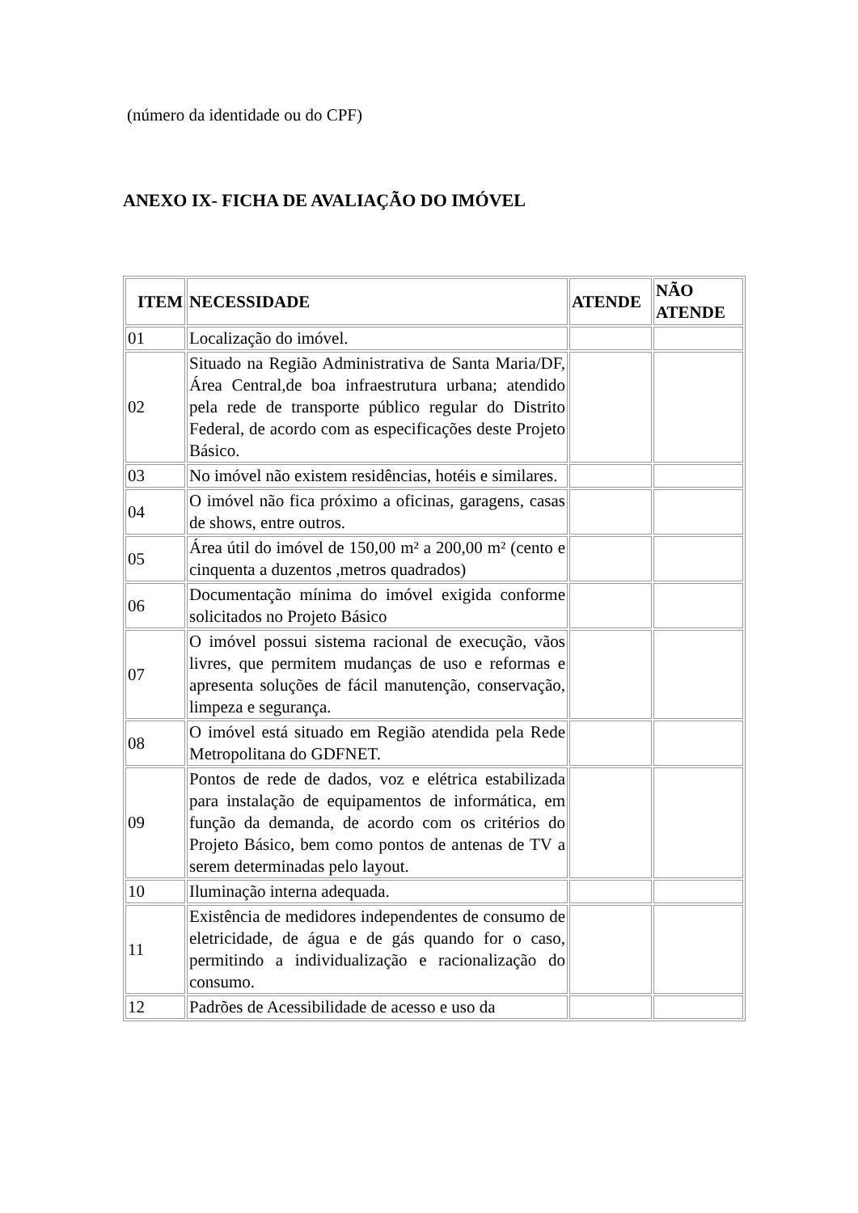(número da identidade ou do CPF)
ANEXO IX- FICHA DE AVALIAÇÃO DO IMÓVEL
| ITEM | NECESSIDADE | ATENDE | NÃO ATENDE |
| --- | --- | --- | --- |
| 01 | Localização do imóvel. | | |
| 02 | Situado na Região Administrativa de Santa Maria/DF, Área Central,de boa infraestrutura urbana; atendido pela rede de transporte público regular do Distrito Federal, de acordo com as especificações deste Projeto Básico. | | |
| 03 | No imóvel não existem residências, hotéis e similares. | | |
| 04 | O imóvel não fica próximo a oficinas, garagens, casas de shows, entre outros. | | |
| 05 | Área útil do imóvel de 150,00 m² a 200,00 m² (cento e cinquenta a duzentos ,metros quadrados) | | |
| 06 | Documentação mínima do imóvel exigida conforme solicitados no Projeto Básico | | |
| 07 | O imóvel possui sistema racional de execução, vãos livres, que permitem mudanças de uso e reformas e apresenta soluções de fácil manutenção, conservação, limpeza e segurança. | | |
| 08 | O imóvel está situado em Região atendida pela Rede Metropolitana do GDFNET. | | |
| 09 | Pontos de rede de dados, voz e elétrica estabilizada para instalação de equipamentos de informática, em função da demanda, de acordo com os critérios do Projeto Básico, bem como pontos de antenas de TV a serem determinadas pelo layout. | | |
| 10 | Iluminação interna adequada. | | |
| 11 | Existência de medidores independentes de consumo de eletricidade, de água e de gás quando for o caso, permitindo a individualização e racionalização do consumo. | | |
| 12 | Padrões de Acessibilidade de acesso e uso da | | |